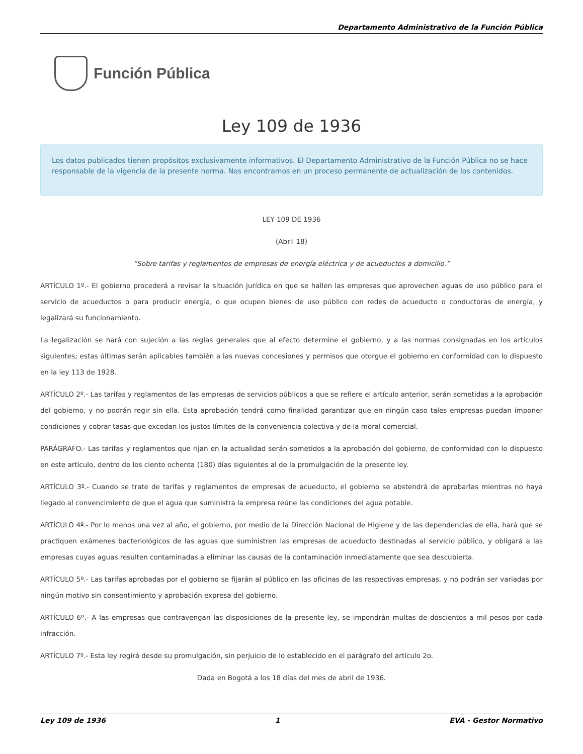Departamento Administrativo de la Función Pública
Función Pública
Ley 109 de 1936
Los datos publicados tienen propósitos exclusivamente informativos. El Departamento Administrativo de la Función Pública no se hace responsable de la vigencia de la presente norma. Nos encontramos en un proceso permanente de actualización de los contenidos.
LEY 109 DE 1936
(Abril 18)
“Sobre tarifas y reglamentos de empresas de energía eléctrica y de acueductos a domicilio.”
ARTÍCULO 1º.- El gobierno procederá a revisar la situación jurídica en que se hallen las empresas que aprovechen aguas de uso público para el servicio de acueductos o para producir energía, o que ocupen bienes de uso público con redes de acueducto o conductoras de energía, y legalizará su funcionamiento.
La legalización se hará con sujeción a las reglas generales que al efecto determine el gobierno, y a las normas consignadas en los artículos siguientes; estas últimas serán aplicables también a las nuevas concesiones y permisos que otorgue el gobierno en conformidad con lo dispuesto en la ley 113 de 1928.
ARTÍCULO 2º.- Las tarifas y reglamentos de las empresas de servicios públicos a que se refiere el artículo anterior, serán sometidas a la aprobación del gobierno, y no podrán regir sin ella. Esta aprobación tendrá como finalidad garantizar que en ningún caso tales empresas puedan imponer condiciones y cobrar tasas que excedan los justos límites de la conveniencia colectiva y de la moral comercial.
PARÁGRAFO.- Las tarifas y reglamentos que rijan en la actualidad serán sometidos a la aprobación del gobierno, de conformidad con lo dispuesto en este artículo, dentro de los ciento ochenta (180) días siguientes al de la promulgación de la presente ley.
ARTÍCULO 3º.- Cuando se trate de tarifas y reglamentos de empresas de acueducto, el gobierno se abstendrá de aprobarlas mientras no haya llegado al convencimiento de que el agua que suministra la empresa reúne las condiciones del agua potable.
ARTÍCULO 4º.- Por lo menos una vez al año, el gobierno, por medio de la Dirección Nacional de Higiene y de las dependencias de ella, hará que se practiquen exámenes bacteriológicos de las aguas que suministren las empresas de acueducto destinadas al servicio público, y obligará a las empresas cuyas aguas resulten contaminadas a eliminar las causas de la contaminación inmediatamente que sea descubierta.
ARTÍCULO 5º.- Las tarifas aprobadas por el gobierno se fijarán al público en las oficinas de las respectivas empresas, y no podrán ser variadas por ningún motivo sin consentimiento y aprobación expresa del gobierno.
ARTÍCULO 6º.- A las empresas que contravengan las disposiciones de la presente ley, se impondrán multas de doscientos a mil pesos por cada infracción.
ARTÍCULO 7º.- Esta ley regirá desde su promulgación, sin perjuicio de lo establecido en el parágrafo del artículo 2o.
Dada en Bogotá a los 18 días del mes de abril de 1936.
Ley 109 de 1936 1 EVA - Gestor Normativo